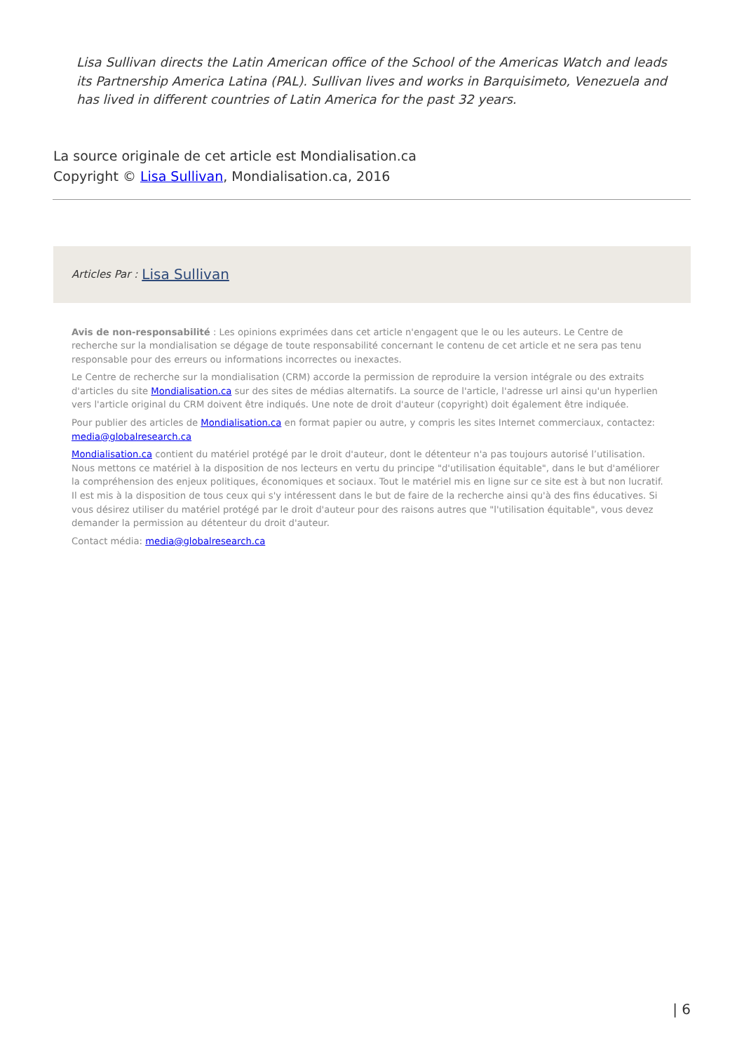Lisa Sullivan directs the Latin American office of the School of the Americas Watch and leads its Partnership America Latina (PAL). Sullivan lives and works in Barquisimeto, Venezuela and has lived in different countries of Latin America for the past 32 years.
La source originale de cet article est Mondialisation.ca
Copyright © Lisa Sullivan, Mondialisation.ca, 2016
Articles Par : Lisa Sullivan
Avis de non-responsabilité : Les opinions exprimées dans cet article n'engagent que le ou les auteurs. Le Centre de recherche sur la mondialisation se dégage de toute responsabilité concernant le contenu de cet article et ne sera pas tenu responsable pour des erreurs ou informations incorrectes ou inexactes.
Le Centre de recherche sur la mondialisation (CRM) accorde la permission de reproduire la version intégrale ou des extraits d'articles du site Mondialisation.ca sur des sites de médias alternatifs. La source de l'article, l'adresse url ainsi qu'un hyperlien vers l'article original du CRM doivent être indiqués. Une note de droit d'auteur (copyright) doit également être indiquée.
Pour publier des articles de Mondialisation.ca en format papier ou autre, y compris les sites Internet commerciaux, contactez: media@globalresearch.ca
Mondialisation.ca contient du matériel protégé par le droit d'auteur, dont le détenteur n'a pas toujours autorisé l’utilisation. Nous mettons ce matériel à la disposition de nos lecteurs en vertu du principe "d'utilisation équitable", dans le but d'améliorer la compréhension des enjeux politiques, économiques et sociaux. Tout le matériel mis en ligne sur ce site est à but non lucratif. Il est mis à la disposition de tous ceux qui s'y intéressent dans le but de faire de la recherche ainsi qu'à des fins éducatives. Si vous désirez utiliser du matériel protégé par le droit d'auteur pour des raisons autres que "l'utilisation équitable", vous devez demander la permission au détenteur du droit d'auteur.
Contact média: media@globalresearch.ca
| 6